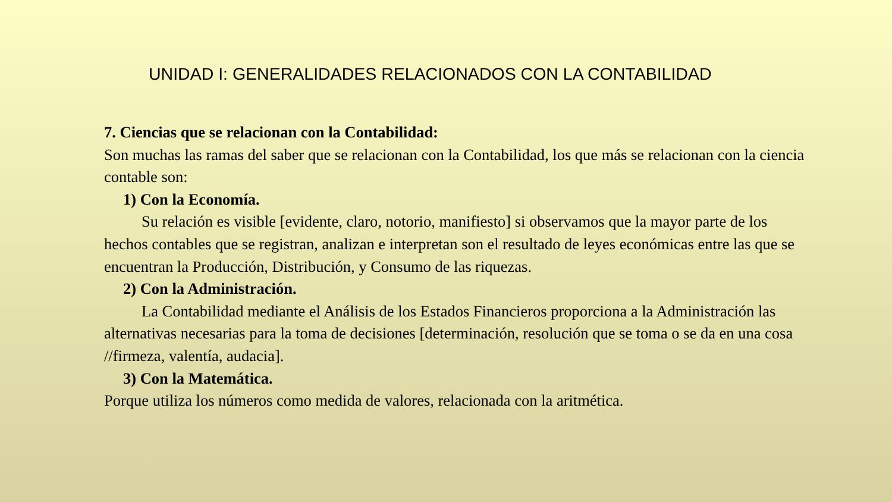UNIDAD I: GENERALIDADES RELACIONADOS CON LA CONTABILIDAD
7. Ciencias que se relacionan con la Contabilidad:
Son muchas las ramas del saber que se relacionan con la Contabilidad, los que más se relacionan con la ciencia contable son:
1) Con la Economía.
Su relación es visible [evidente, claro, notorio, manifiesto] si observamos que la mayor parte de los hechos contables que se registran, analizan e interpretan son el resultado de leyes económicas entre las que se encuentran la Producción, Distribución, y Consumo de las riquezas.
2) Con la Administración.
La Contabilidad mediante el Análisis de los Estados Financieros proporciona a la Administración las alternativas necesarias para la toma de decisiones [determinación, resolución que se toma o se da en una cosa //firmeza, valentía, audacia].
3) Con la Matemática.
Porque utiliza los números como medida de valores, relacionada con la aritmética.